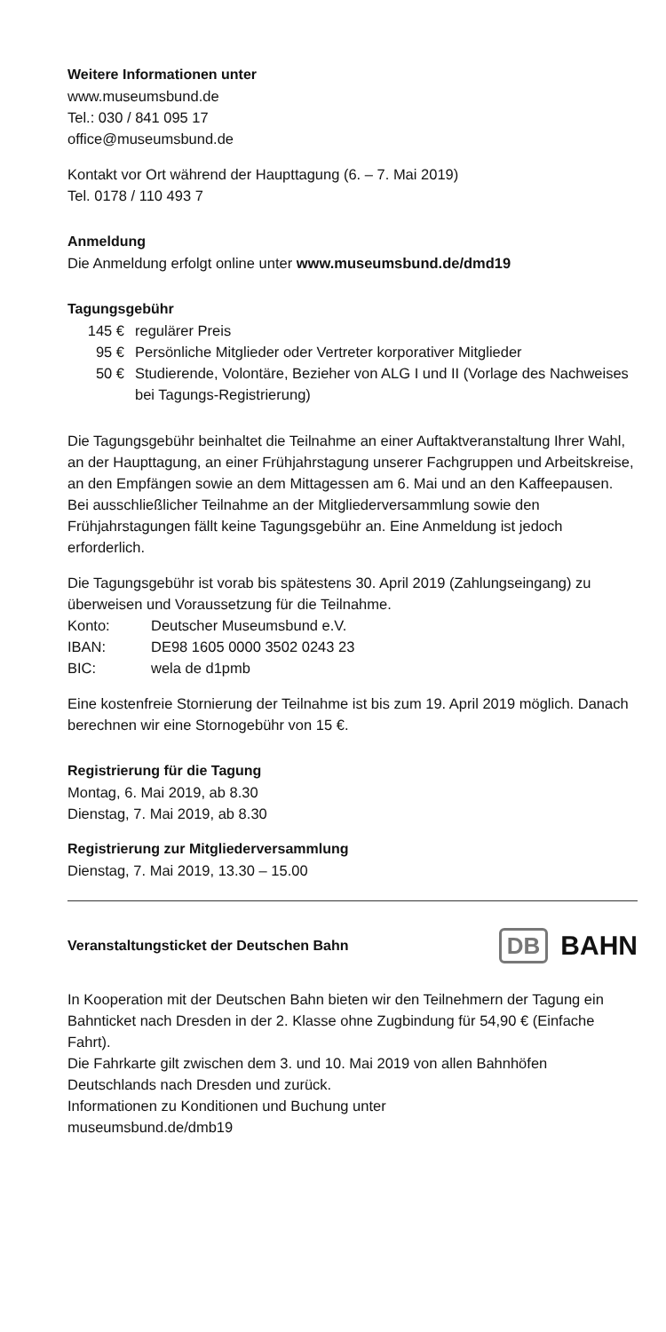Weitere Informationen unter
www.museumsbund.de
Tel.: 030 / 841 095 17
office@museumsbund.de
Kontakt vor Ort während der Haupttagung (6. – 7. Mai 2019)
Tel. 0178 / 110 493 7
Anmeldung
Die Anmeldung erfolgt online unter www.museumsbund.de/dmd19
Tagungsgebühr
| 145 € | regulärer Preis |
| 95 € | Persönliche Mitglieder oder Vertreter korporativer Mitglieder |
| 50 € | Studierende, Volontäre, Bezieher von ALG I und II (Vorlage des Nachweises bei Tagungs-Registrierung) |
Die Tagungsgebühr beinhaltet die Teilnahme an einer Auftaktveranstaltung Ihrer Wahl, an der Haupttagung, an einer Frühjahrstagung unserer Fachgruppen und Arbeitskreise, an den Empfängen sowie an dem Mittagessen am 6. Mai und an den Kaffeepausen. Bei ausschließlicher Teilnahme an der Mitgliederversammlung sowie den Frühjahrstagungen fällt keine Tagungsgebühr an. Eine Anmeldung ist jedoch erforderlich.
Die Tagungsgebühr ist vorab bis spätestens 30. April 2019 (Zahlungseingang) zu überweisen und Voraussetzung für die Teilnahme.
| Konto: | Deutscher Museumsbund e.V. |
| IBAN: | DE98 1605 0000 3502 0243 23 |
| BIC: | wela de d1pmb |
Eine kostenfreie Stornierung der Teilnahme ist bis zum 19. April 2019 möglich. Danach berechnen wir eine Stornogebühr von 15 €.
Registrierung für die Tagung
Montag, 6. Mai 2019, ab 8.30
Dienstag, 7. Mai 2019, ab 8.30
Registrierung zur Mitgliederversammlung
Dienstag, 7. Mai 2019, 13.30 – 15.00
Veranstaltungsticket der Deutschen Bahn
DB BAHN
In Kooperation mit der Deutschen Bahn bieten wir den Teilnehmern der Tagung ein Bahnticket nach Dresden in der 2. Klasse ohne Zugbindung für 54,90 € (Einfache Fahrt).
Die Fahrkarte gilt zwischen dem 3. und 10. Mai 2019 von allen Bahnhöfen Deutschlands nach Dresden und zurück.
Informationen zu Konditionen und Buchung unter
museumsbund.de/dmb19